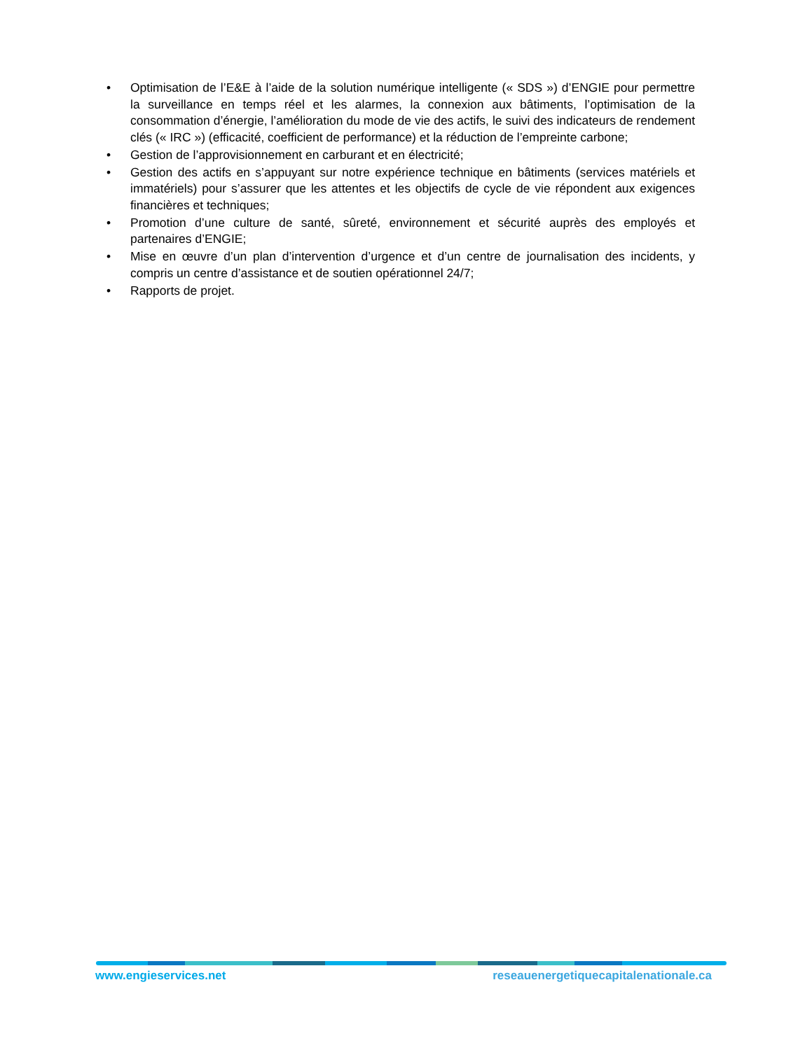• Optimisation de l’E&E à l’aide de la solution numérique intelligente (« SDS ») d’ENGIE pour permettre la surveillance en temps réel et les alarmes, la connexion aux bâtiments, l’optimisation de la consommation d’énergie, l’amélioration du mode de vie des actifs, le suivi des indicateurs de rendement clés (« IRC ») (efficacité, coefficient de performance) et la réduction de l’empreinte carbone;
• Gestion de l’approvisionnement en carburant et en électricité;
• Gestion des actifs en s’appuyant sur notre expérience technique en bâtiments (services matériels et immatériels) pour s’assurer que les attentes et les objectifs de cycle de vie répondent aux exigences financières et techniques;
• Promotion d’une culture de santé, sûreté, environnement et sécurité auprès des employés et partenaires d’ENGIE;
• Mise en œuvre d’un plan d’intervention d’urgence et d’un centre de journalisation des incidents, y compris un centre d’assistance et de soutien opérationnel 24/7;
• Rapports de projet.
www.engieservices.net reseauenergetiquecapitalenationale.ca